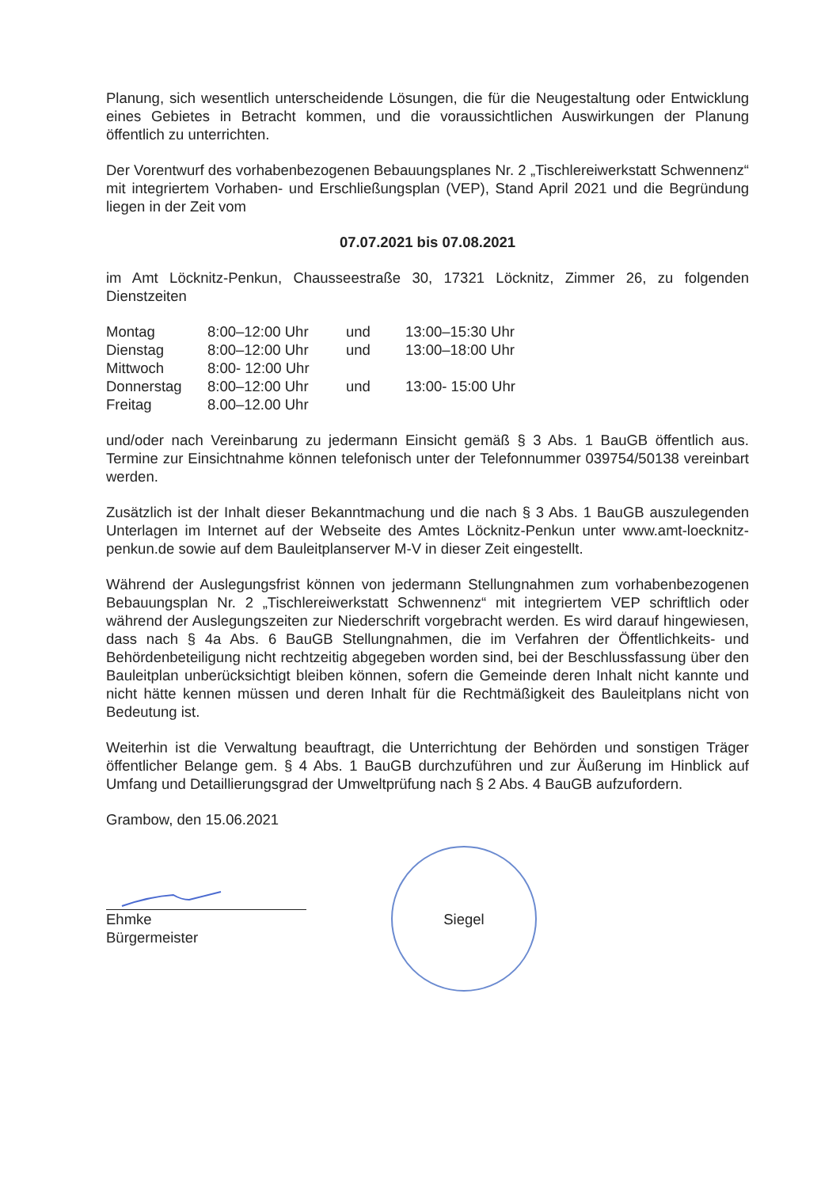Planung, sich wesentlich unterscheidende Lösungen, die für die Neugestaltung oder Entwicklung eines Gebietes in Betracht kommen, und die voraussichtlichen Auswirkungen der Planung öffentlich zu unterrichten.
Der Vorentwurf des vorhabenbezogenen Bebauungsplanes Nr. 2 „Tischlereiwerkstatt Schwennenz“ mit integriertem Vorhaben- und Erschließungsplan (VEP), Stand April 2021 und die Begründung liegen in der Zeit vom
07.07.2021 bis 07.08.2021
im Amt Löcknitz-Penkun, Chausseestraße 30, 17321 Löcknitz, Zimmer 26, zu folgenden Dienstzeiten
| Montag | 8:00–12:00 Uhr | und | 13:00–15:30 Uhr |
| Dienstag | 8:00–12:00 Uhr | und | 13:00–18:00 Uhr |
| Mittwoch | 8:00- 12:00 Uhr | | |
| Donnerstag | 8:00–12:00 Uhr | und | 13:00- 15:00 Uhr |
| Freitag | 8.00–12.00 Uhr | | |
und/oder nach Vereinbarung zu jedermann Einsicht gemäß § 3 Abs. 1 BauGB öffentlich aus. Termine zur Einsichtnahme können telefonisch unter der Telefonnummer 039754/50138 vereinbart werden.
Zusätzlich ist der Inhalt dieser Bekanntmachung und die nach § 3 Abs. 1 BauGB auszulegenden Unterlagen im Internet auf der Webseite des Amtes Löcknitz-Penkun unter www.amt-loecknitz-penkun.de sowie auf dem Bauleitplanserver M-V in dieser Zeit eingestellt.
Während der Auslegungsfrist können von jedermann Stellungnahmen zum vorhabenbezogenen Bebauungsplan Nr. 2 „Tischlereiwerkstatt Schwennenz“ mit integriertem VEP schriftlich oder während der Auslegungszeiten zur Niederschrift vorgebracht werden. Es wird darauf hingewiesen, dass nach § 4a Abs. 6 BauGB Stellungnahmen, die im Verfahren der Öffentlichkeits- und Behördenbeteiligung nicht rechtzeitig abgegeben worden sind, bei der Beschlussfassung über den Bauleitplan unberücksichtigt bleiben können, sofern die Gemeinde deren Inhalt nicht kannte und nicht hätte kennen müssen und deren Inhalt für die Rechtmäßigkeit des Bauleitplans nicht von Bedeutung ist.
Weiterhin ist die Verwaltung beauftragt, die Unterrichtung der Behörden und sonstigen Träger öffentlicher Belange gem. § 4 Abs. 1 BauGB durchzuführen und zur Äußerung im Hinblick auf Umfang und Detaillierungsgrad der Umweltprüfung nach § 2 Abs. 4 BauGB aufzufordern.
Grambow, den 15.06.2021
Ehmke
Bürgermeister
Siegel